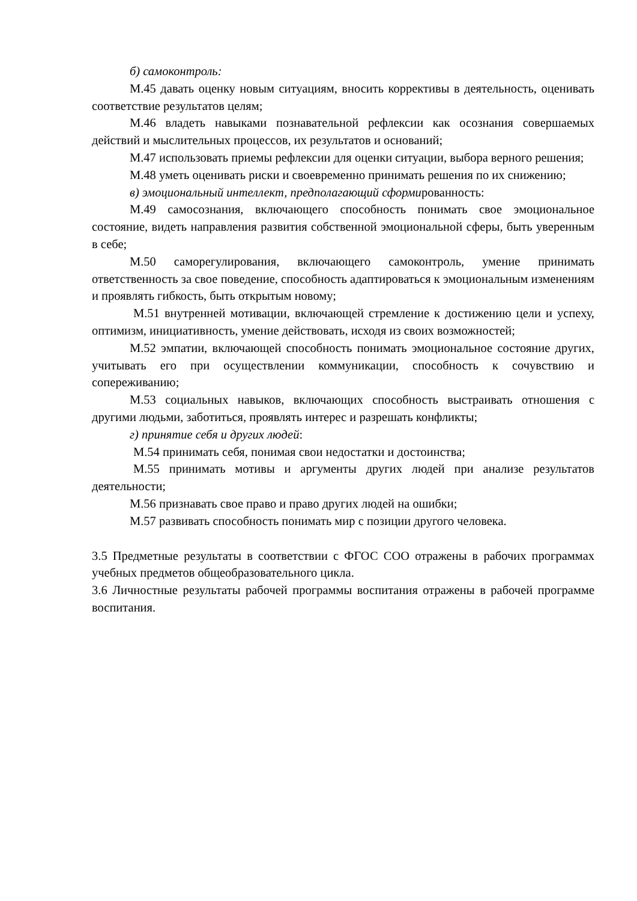б) самоконтроль:
М.45 давать оценку новым ситуациям, вносить коррективы в деятельность, оценивать соответствие результатов целям;
М.46 владеть навыками познавательной рефлексии как осознания совершаемых действий и мыслительных процессов, их результатов и оснований;
М.47 использовать приемы рефлексии для оценки ситуации, выбора верного решения;
М.48 уметь оценивать риски и своевременно принимать решения по их снижению;
в) эмоциональный интеллект, предполагающий сформированность:
М.49 самосознания, включающего способность понимать свое эмоциональное состояние, видеть направления развития собственной эмоциональной сферы, быть уверенным в себе;
М.50 саморегулирования, включающего самоконтроль, умение принимать ответственность за свое поведение, способность адаптироваться к эмоциональным изменениям и проявлять гибкость, быть открытым новому;
М.51 внутренней мотивации, включающей стремление к достижению цели и успеху, оптимизм, инициативность, умение действовать, исходя из своих возможностей;
М.52 эмпатии, включающей способность понимать эмоциональное состояние других, учитывать его при осуществлении коммуникации, способность к сочувствию и сопереживанию;
М.53 социальных навыков, включающих способность выстраивать отношения с другими людьми, заботиться, проявлять интерес и разрешать конфликты;
г) принятие себя и других людей:
М.54 принимать себя, понимая свои недостатки и достоинства;
М.55 принимать мотивы и аргументы других людей при анализе результатов деятельности;
М.56 признавать свое право и право других людей на ошибки;
М.57 развивать способность понимать мир с позиции другого человека.
3.5 Предметные результаты в соответствии с ФГОС СОО отражены в рабочих программах учебных предметов общеобразовательного цикла.
3.6 Личностные результаты рабочей программы воспитания отражены в рабочей программе воспитания.